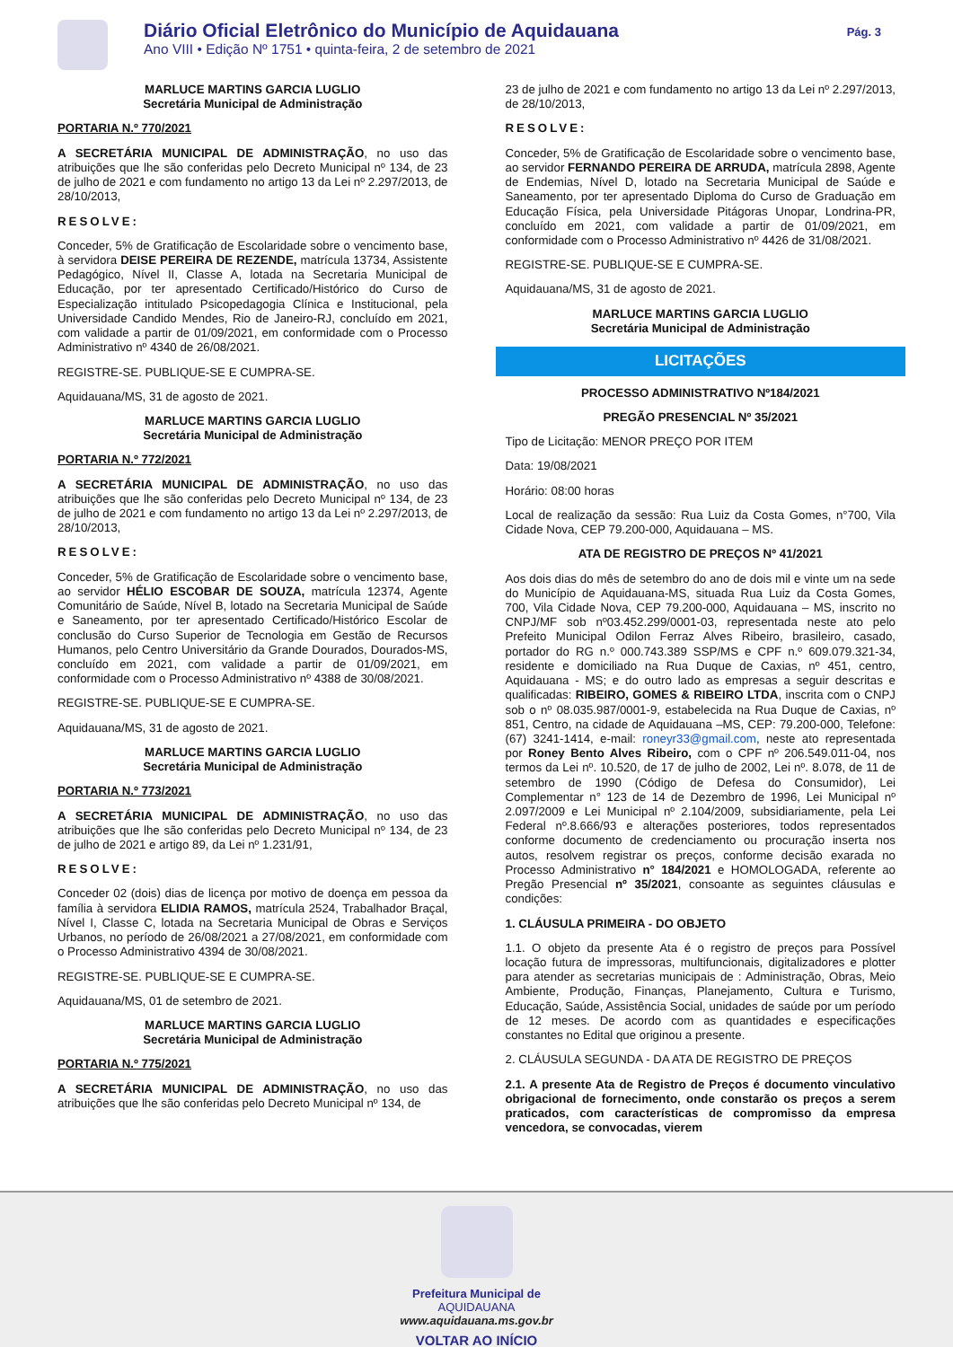Diário Oficial Eletrônico do Município de Aquidauana
Ano VIII • Edição Nº 1751 • quinta-feira, 2 de setembro de 2021
Pág. 3
MARLUCE MARTINS GARCIA LUGLIO
Secretária Municipal de Administração
PORTARIA N.º 770/2021
A SECRETÁRIA MUNICIPAL DE ADMINISTRAÇÃO, no uso das atribuições que lhe são conferidas pelo Decreto Municipal nº 134, de 23 de julho de 2021 e com fundamento no artigo 13 da Lei nº 2.297/2013, de 28/10/2013,
RESOLVE:
Conceder, 5% de Gratificação de Escolaridade sobre o vencimento base, à servidora DEISE PEREIRA DE REZENDE, matrícula 13734, Assistente Pedagógico, Nível II, Classe A, lotada na Secretaria Municipal de Educação, por ter apresentado Certificado/Histórico do Curso de Especialização intitulado Psicopedagogia Clínica e Institucional, pela Universidade Candido Mendes, Rio de Janeiro-RJ, concluído em 2021, com validade a partir de 01/09/2021, em conformidade com o Processo Administrativo nº 4340 de 26/08/2021.
REGISTRE-SE. PUBLIQUE-SE E CUMPRA-SE.
Aquidauana/MS, 31 de agosto de 2021.
MARLUCE MARTINS GARCIA LUGLIO
Secretária Municipal de Administração
PORTARIA N.º 772/2021
A SECRETÁRIA MUNICIPAL DE ADMINISTRAÇÃO, no uso das atribuições que lhe são conferidas pelo Decreto Municipal nº 134, de 23 de julho de 2021 e com fundamento no artigo 13 da Lei nº 2.297/2013, de 28/10/2013,
RESOLVE:
Conceder, 5% de Gratificação de Escolaridade sobre o vencimento base, ao servidor HÉLIO ESCOBAR DE SOUZA, matrícula 12374, Agente Comunitário de Saúde, Nível B, lotado na Secretaria Municipal de Saúde e Saneamento, por ter apresentado Certificado/Histórico Escolar de conclusão do Curso Superior de Tecnologia em Gestão de Recursos Humanos, pelo Centro Universitário da Grande Dourados, Dourados-MS, concluído em 2021, com validade a partir de 01/09/2021, em conformidade com o Processo Administrativo nº 4388 de 30/08/2021.
REGISTRE-SE. PUBLIQUE-SE E CUMPRA-SE.
Aquidauana/MS, 31 de agosto de 2021.
MARLUCE MARTINS GARCIA LUGLIO
Secretária Municipal de Administração
PORTARIA N.º 773/2021
A SECRETÁRIA MUNICIPAL DE ADMINISTRAÇÃO, no uso das atribuições que lhe são conferidas pelo Decreto Municipal nº 134, de 23 de julho de 2021 e artigo 89, da Lei nº 1.231/91,
RESOLVE:
Conceder 02 (dois) dias de licença por motivo de doença em pessoa da família à servidora ELIDIA RAMOS, matrícula 2524, Trabalhador Braçal, Nível I, Classe C, lotada na Secretaria Municipal de Obras e Serviços Urbanos, no período de 26/08/2021 a 27/08/2021, em conformidade com o Processo Administrativo 4394 de 30/08/2021.
REGISTRE-SE. PUBLIQUE-SE E CUMPRA-SE.
Aquidauana/MS, 01 de setembro de 2021.
MARLUCE MARTINS GARCIA LUGLIO
Secretária Municipal de Administração
PORTARIA N.º 775/2021
A SECRETÁRIA MUNICIPAL DE ADMINISTRAÇÃO, no uso das atribuições que lhe são conferidas pelo Decreto Municipal nº 134, de
23 de julho de 2021 e com fundamento no artigo 13 da Lei nº 2.297/2013, de 28/10/2013,
RESOLVE:
Conceder, 5% de Gratificação de Escolaridade sobre o vencimento base, ao servidor FERNANDO PEREIRA DE ARRUDA, matrícula 2898, Agente de Endemias, Nível D, lotado na Secretaria Municipal de Saúde e Saneamento, por ter apresentado Diploma do Curso de Graduação em Educação Física, pela Universidade Pitágoras Unopar, Londrina-PR, concluído em 2021, com validade a partir de 01/09/2021, em conformidade com o Processo Administrativo nº 4426 de 31/08/2021.
REGISTRE-SE. PUBLIQUE-SE E CUMPRA-SE.
Aquidauana/MS, 31 de agosto de 2021.
MARLUCE MARTINS GARCIA LUGLIO
Secretária Municipal de Administração
LICITAÇÕES
PROCESSO ADMINISTRATIVO Nº184/2021
PREGÃO PRESENCIAL Nº 35/2021
Tipo de Licitação: MENOR PREÇO POR ITEM
Data: 19/08/2021
Horário: 08:00 horas
Local de realização da sessão: Rua Luiz da Costa Gomes, n°700, Vila Cidade Nova, CEP 79.200-000, Aquidauana – MS.
ATA DE REGISTRO DE PREÇOS Nº 41/2021
Aos dois dias do mês de setembro do ano de dois mil e vinte um na sede do Município de Aquidauana-MS, situada Rua Luiz da Costa Gomes, 700, Vila Cidade Nova, CEP 79.200-000, Aquidauana – MS, inscrito no CNPJ/MF sob nº03.452.299/0001-03, representada neste ato pelo Prefeito Municipal Odilon Ferraz Alves Ribeiro, brasileiro, casado, portador do RG n.º 000.743.389 SSP/MS e CPF n.º 609.079.321-34, residente e domiciliado na Rua Duque de Caxias, nº 451, centro, Aquidauana - MS; e do outro lado as empresas a seguir descritas e qualificadas: RIBEIRO, GOMES & RIBEIRO LTDA, inscrita com o CNPJ sob o nº 08.035.987/0001-9, estabelecida na Rua Duque de Caxias, nº 851, Centro, na cidade de Aquidauana –MS, CEP: 79.200-000, Telefone: (67) 3241-1414, e-mail: roneyr33@gmail.com, neste ato representada por Roney Bento Alves Ribeiro, com o CPF nº 206.549.011-04, nos termos da Lei nº. 10.520, de 17 de julho de 2002, Lei nº. 8.078, de 11 de setembro de 1990 (Código de Defesa do Consumidor), Lei Complementar n° 123 de 14 de Dezembro de 1996, Lei Municipal nº 2.097/2009 e Lei Municipal nº 2.104/2009, subsidiariamente, pela Lei Federal nº.8.666/93 e alterações posteriores, todos representados conforme documento de credenciamento ou procuração inserta nos autos, resolvem registrar os preços, conforme decisão exarada no Processo Administrativo n° 184/2021 e HOMOLOGADA, referente ao Pregão Presencial nº 35/2021, consoante as seguintes cláusulas e condições:
1. CLÁUSULA PRIMEIRA - DO OBJETO
1.1. O objeto da presente Ata é o registro de preços para Possível locação futura de impressoras, multifuncionais, digitalizadores e plotter para atender as secretarias municipais de : Administração, Obras, Meio Ambiente, Produção, Finanças, Planejamento, Cultura e Turismo, Educação, Saúde, Assistência Social, unidades de saúde por um período de 12 meses. De acordo com as quantidades e especificações constantes no Edital que originou a presente.
2. CLÁUSULA SEGUNDA - DA ATA DE REGISTRO DE PREÇOS
2.1. A presente Ata de Registro de Preços é documento vinculativo obrigacional de fornecimento, onde constarão os preços a serem praticados, com características de compromisso da empresa vencedora, se convocadas, vierem
Prefeitura Municipal de
AQUIDAUANA
www.aquidauana.ms.gov.br
VOLTAR AO INÍCIO